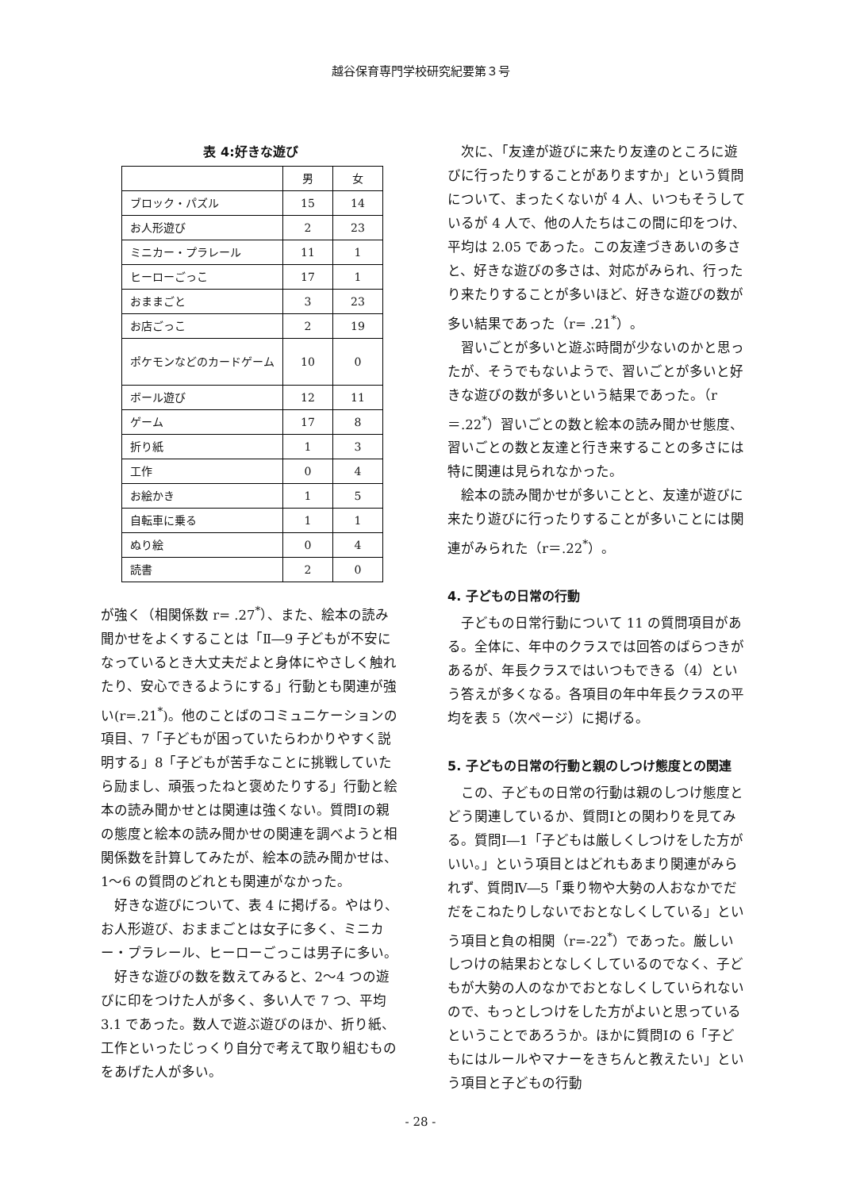越谷保育専門学校研究紀要第３号
表 4:好きな遊び
| | 男 | 女 |
| ブロック・パズル | 15 | 14 |
| お人形遊び | 2 | 23 |
| ミニカー・プラレール | 11 | 1 |
| ヒーローごっこ | 17 | 1 |
| おままごと | 3 | 23 |
| お店ごっこ | 2 | 19 |
| ポケモンなどのカードゲーム | 10 | 0 |
| ボール遊び | 12 | 11 |
| ゲーム | 17 | 8 |
| 折り紙 | 1 | 3 |
| 工作 | 0 | 4 |
| お絵かき | 1 | 5 |
| 自転車に乗る | 1 | 1 |
| ぬり絵 | 0 | 4 |
| 読書 | 2 | 0 |
が強く（相関係数 r= .27<sup>*</sup>）、また、絵本の読み聞かせをよくすることは「Ⅱ―9 子どもが不安になっているとき大丈夫だよと身体にやさしく触れたり、安心できるようにする」行動とも関連が強い(r=.21<sup>*</sup>)。他のことばのコミュニケーションの項目、7「子どもが困っていたらわかりやすく説明する」8「子どもが苦手なことに挑戦していたら励まし、頑張ったねと褒めたりする」行動と絵本の読み聞かせとは関連は強くない。質問Ⅰの親の態度と絵本の読み聞かせの関連を調べようと相関係数を計算してみたが、絵本の読み聞かせは、1～6 の質問のどれとも関連がなかった。
好きな遊びについて、表 4 に掲げる。やはり、お人形遊び、おままごとは女子に多く、ミニカー・プラレール、ヒーローごっこは男子に多い。
好きな遊びの数を数えてみると、2～4 つの遊びに印をつけた人が多く、多い人で 7 つ、平均 3.1 であった。数人で遊ぶ遊びのほか、折り紙、工作といったじっくり自分で考えて取り組むものをあげた人が多い。
次に、「友達が遊びに来たり友達のところに遊びに行ったりすることがありますか」という質問について、まったくないが 4 人、いつもそうしているが 4 人で、他の人たちはこの間に印をつけ、平均は 2.05 であった。この友達づきあいの多さと、好きな遊びの多さは、対応がみられ、行ったり来たりすることが多いほど、好きな遊びの数が多い結果であった（r= .21<sup>*</sup>）。
習いごとが多いと遊ぶ時間が少ないのかと思ったが、そうでもないようで、習いごとが多いと好きな遊びの数が多いという結果であった。（r＝.22<sup>*</sup>）習いごとの数と絵本の読み聞かせ態度、習いごとの数と友達と行き来することの多さには特に関連は見られなかった。
絵本の読み聞かせが多いことと、友達が遊びに来たり遊びに行ったりすることが多いことには関連がみられた（r＝.22<sup>*</sup>）。
4. 子どもの日常の行動
子どもの日常行動について 11 の質問項目がある。全体に、年中のクラスでは回答のばらつきがあるが、年長クラスではいつもできる（4）という答えが多くなる。各項目の年中年長クラスの平均を表 5（次ページ）に掲げる。
5. 子どもの日常の行動と親のしつけ態度との関連
この、子どもの日常の行動は親のしつけ態度とどう関連しているか、質問Ⅰとの関わりを見てみる。質問Ⅰ―1「子どもは厳しくしつけをした方がいい。」という項目とはどれもあまり関連がみられず、質問Ⅳ―5「乗り物や大勢の人おなかでだだをこねたりしないでおとなしくしている」という項目と負の相関（r=-22<sup>*</sup>）であった。厳しいしつけの結果おとなしくしているのでなく、子どもが大勢の人のなかでおとなしくしていられないので、もっとしつけをした方がよいと思っているということであろうか。ほかに質問Ⅰの 6「子どもにはルールやマナーをきちんと教えたい」という項目と子どもの行動
- 28 -